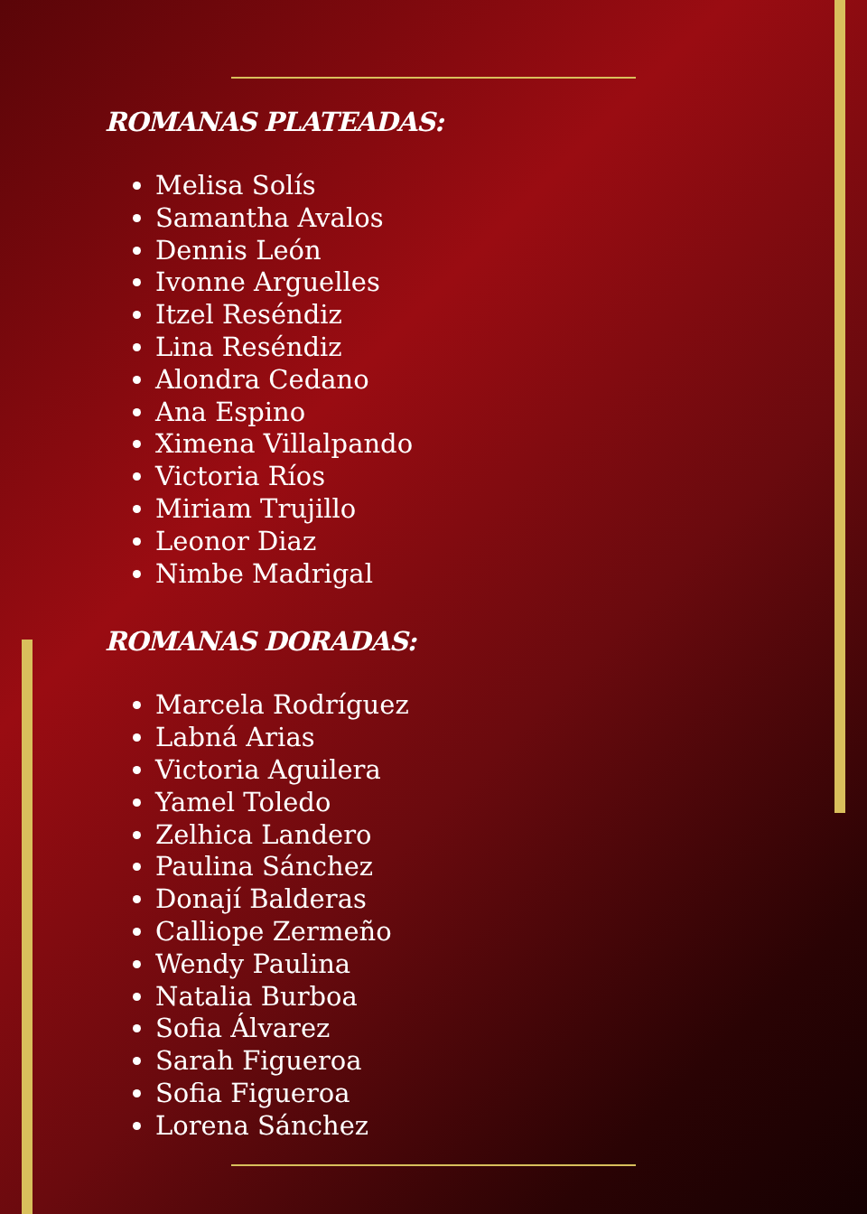ROMANAS PLATEADAS:
Melisa Solís
Samantha Avalos
Dennis León
Ivonne Arguelles
Itzel Reséndiz
Lina Reséndiz
Alondra Cedano
Ana Espino
Ximena Villalpando
Victoria Ríos
Miriam Trujillo
Leonor Diaz
Nimbe Madrigal
ROMANAS DORADAS:
Marcela Rodríguez
Labná Arias
Victoria Aguilera
Yamel Toledo
Zelhica Landero
Paulina Sánchez
Donají Balderas
Calliope Zermeño
Wendy Paulina
Natalia Burboa
Sofia Álvarez
Sarah Figueroa
Sofia Figueroa
Lorena Sánchez